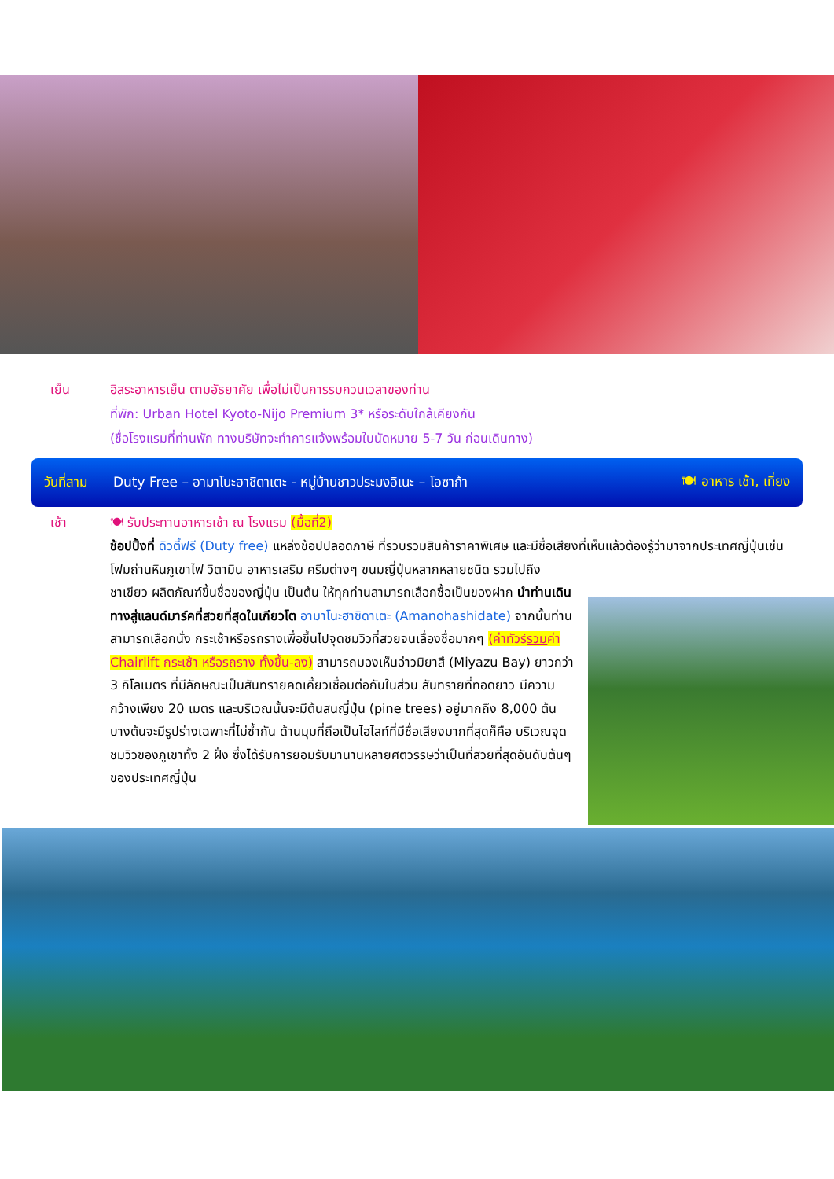เย็น อิสระอาหารเย็น ตามอัธยาศัย เพื่อไม่เป็นการรบกวนเวลาของท่าน
ที่พัก: Urban Hotel Kyoto-Nijo Premium 3* หรือระดับใกล้เคียงกัน
(ชื่อโรงแรมที่ท่านพัก ทางบริษัทจะทำการแจ้งพร้อมใบนัดหมาย 5-7 วัน ก่อนเดินทาง)
วันที่สาม Duty Free – อามาโนะฮาชิดาเตะ - หมู่บ้านชาวประมงอิเนะ – โอซาก้า 🍽 อาหาร เช้า, เที่ยง
เช้า 🍽 รับประทานอาหารเช้า ณ โรงแรม (มื้อที่2)
ช้อปปิ้งที่ ดิวตี้ฟรี (Duty free) แหล่งช้อปปลอดภาษี ที่รวบรวมสินค้าราคาพิเศษ และมีชื่อเสียงที่เห็นแล้วต้องรู้ว่ามาจากประเทศญี่ปุ่นเช่น โฟมถ่านหินภูเขาไฟ วิตามิน อาหารเสริม ครีมต่างๆ ขนมญี่ปุ่นหลากหลายชนิด รวมไปถึง
ชาเขียว ผลิตภัณฑ์ขึ้นชื่อของญี่ปุ่น เป็นต้น ให้ทุกท่านสามารถเลือกซื้อเป็นของฝาก นำท่านเดินทางสู่แลนด์มาร์คที่สวยที่สุดในเกียวโต อามาโนะฮาชิดาเตะ (Amanohashidate) จากนั้นท่านสามารถเลือกนั่ง กระเช้าหรือรถรางเพื่อขึ้นไปจุดชมวิวที่สวยจนเลื่องชื่อมากๆ (ค่าทัวร์รวมค่า Chairlift กระเช้า หรือรถราง ทั้งขึ้น-ลง) สามารถมองเห็นอ่าวมิยาสึ (Miyazu Bay) ยาวกว่า 3 กิโลเมตร ที่มีลักษณะเป็นสันทรายคดเคี้ยวเชื่อมต่อกันในส่วน สันทรายที่ทอดยาว มีความกว้างเพียง 20 เมตร และบริเวณนั้นจะมีต้นสนญี่ปุ่น (pine trees) อยู่มากถึง 8,000 ต้น บางต้นจะมีรูปร่างเฉพาะที่ไม่ซ้ำกัน ด้านมุมที่ถือเป็นไฮไลท์ที่มีชื่อเสียงมากที่สุดก็คือ บริเวณจุดชมวิวของภูเขาทั้ง 2 ฝั่ง ซึ่งได้รับการยอมรับมานานหลายศตวรรษว่าเป็นที่สวยที่สุดอันดับต้นๆ ของประเทศญี่ปุ่น